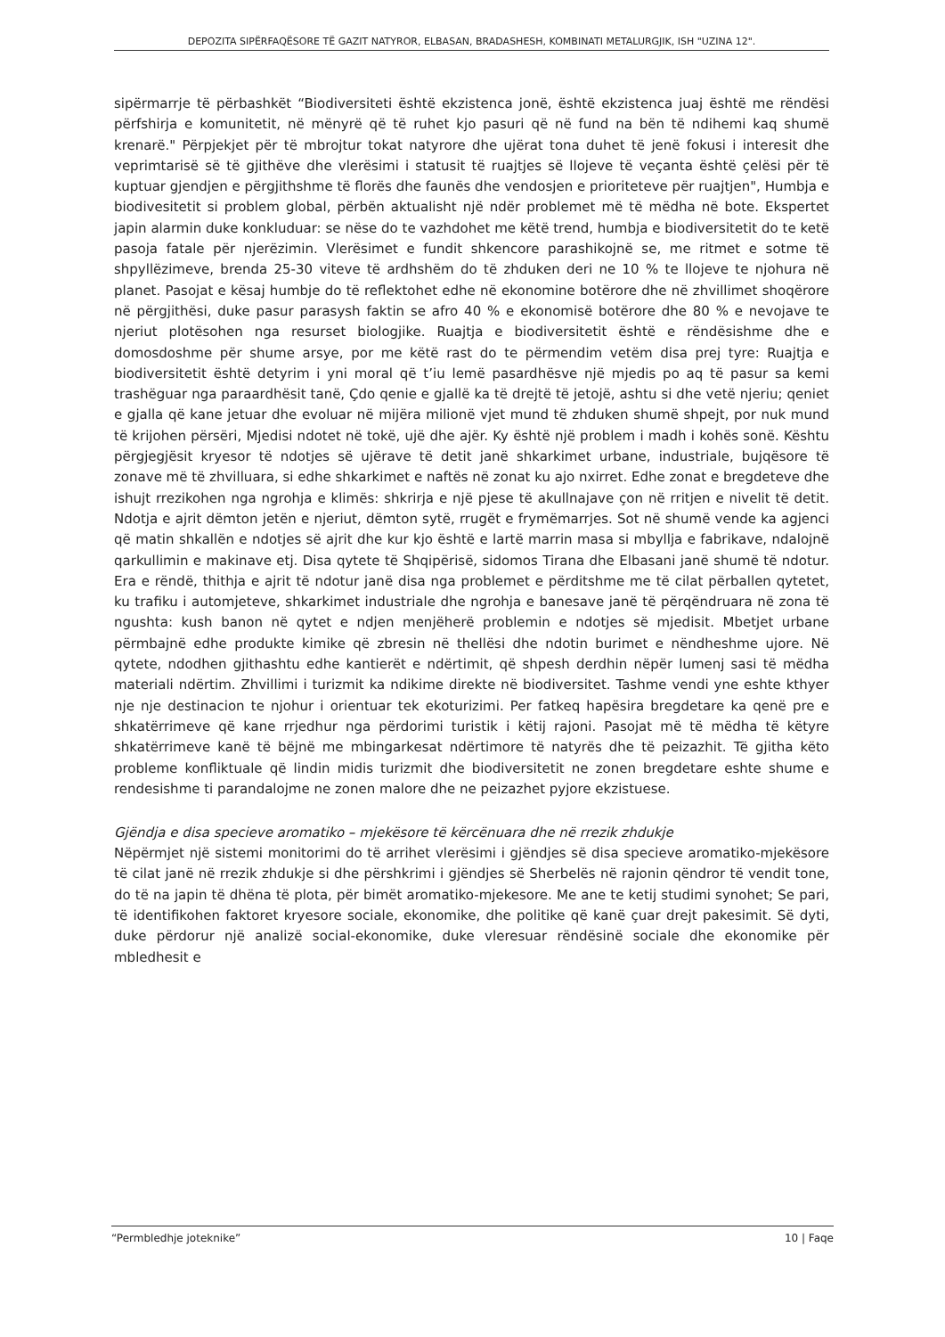DEPOZITA SIPËRFAQËSORE TË GAZIT NATYROR, ELBASAN, BRADASHESH, KOMBINATI METALURGJIK, ISH "UZINA 12".
sipërmarrje të përbashkët “Biodiversiteti është ekzistenca jonë, është ekzistenca juaj është me rëndësi përfshirja e komunitetit, në mënyrë që të ruhet kjo pasuri që në fund na bën të ndihemi kaq shumë krenarë." Përpjekjet për të mbrojtur tokat natyrore dhe ujërat tona duhet të jenë fokusi i interesit dhe veprimtarisë së të gjithëve dhe vlerësimi i statusit të ruajtjes së llojeve të veçanta është çelësi për të kuptuar gjendjen e përgjithshme të florës dhe faunës dhe vendosjen e prioriteteve për ruajtjen", Humbja e biodivesitetit si problem global, përbën aktualisht një ndër problemet më të mëdha në bote. Ekspertet japin alarmin duke konkluduar: se nëse do te vazhdohet me këtë trend, humbja e biodiversitetit do te ketë pasoja fatale për njerëzimin. Vlerësimet e fundit shkencore parashikojnë se, me ritmet e sotme të shpyllëzimeve, brenda 25-30 viteve të ardhshëm do të zhduken deri ne 10 % te llojeve te njohura në planet. Pasojat e kësaj humbje do të reflektohet edhe në ekonomine botërore dhe në zhvillimet shoqërore në përgjithësi, duke pasur parasysh faktin se afro 40 % e ekonomisë botërore dhe 80 % e nevojave te njeriut plotësohen nga resurset biologjike. Ruajtja e biodiversitetit është e rëndësishme dhe e domosdoshme për shume arsye, por me këtë rast do te përmendim vetëm disa prej tyre: Ruajtja e biodiversitetit është detyrim i yni moral që t’iu lemë pasardhësve një mjedis po aq të pasur sa kemi trashëguar nga paraardhësit tanë, Çdo qenie e gjallë ka të drejtë të jetojë, ashtu si dhe vetë njeriu; qeniet e gjalla që kane jetuar dhe evoluar në mijëra milionë vjet mund të zhduken shumë shpejt, por nuk mund të krijohen përsëri, Mjedisi ndotet në tokë, ujë dhe ajër. Ky është një problem i madh i kohës sonë. Kështu përgjegjësit kryesor të ndotjes së ujërave të detit janë shkarkimet urbane, industriale, bujqësore të zonave më të zhvilluara, si edhe shkarkimet e naftës në zonat ku ajo nxirret. Edhe zonat e bregdeteve dhe ishujt rrezikohen nga ngrohja e klimës: shkrirja e një pjese të akullnajave çon në rritjen e nivelit të detit. Ndotja e ajrit dëmton jetën e njeriut, dëmton sytë, rrugët e frymëmarrjes. Sot në shumë vende ka agjenci që matin shkallën e ndotjes së ajrit dhe kur kjo është e lartë marrin masa si mbyllja e fabrikave, ndalojnë qarkullimin e makinave etj. Disa qytete të Shqipërisë, sidomos Tirana dhe Elbasani janë shumë të ndotur. Era e rëndë, thithja e ajrit të ndotur janë disa nga problemet e përditshme me të cilat përballen qytetet, ku trafiku i automjeteve, shkarkimet industriale dhe ngrohja e banesave janë të përqëndruara në zona të ngushta: kush banon në qytet e ndjen menjëherë problemin e ndotjes së mjedisit. Mbetjet urbane përmbajnë edhe produkte kimike që zbresin në thellësi dhe ndotin burimet e nëndheshme ujore. Në qytete, ndodhen gjithashtu edhe kantierët e ndërtimit, që shpesh derdhin nëpër lumenj sasi të mëdha materiali ndërtim. Zhvillimi i turizmit ka ndikime direkte në biodiversitet. Tashme vendi yne eshte kthyer nje nje destinacion te njohur i orientuar tek ekoturizimi. Per fatkeq hapësira bregdetare ka qenë pre e shkatërrimeve që kane rrjedhur nga përdorimi turistik i këtij rajoni. Pasojat më të mëdha të këtyre shkatërrimeve kanë të bëjnë me mbingarkesat ndërtimore të natyrës dhe të peizazhit. Të gjitha këto probleme konfliktuale që lindin midis turizmit dhe biodiversitetit ne zonen bregdetare eshte shume e rendesishme ti parandalojme ne zonen malore dhe ne peizazhet pyjore ekzistuese.
Gjëndja e disa specieve aromatiko – mjekësore të kërcënuara dhe në rrezik zhdukje
Nëpërmjet një sistemi monitorimi do të arrihet vlerësimi i gjëndjes së disa specieve aromatiko-mjekësore të cilat janë në rrezik zhdukje si dhe përshkrimi i gjëndjes së Sherbelës në rajonin qëndror të vendit tone, do të na japin të dhëna të plota, për bimët aromatiko-mjekesore. Me ane te ketij studimi synohet; Se pari, të identifikohen faktoret kryesore sociale, ekonomike, dhe politike që kanë çuar drejt pakesimit. Së dyti, duke përdorur një analizë social-ekonomike, duke vleresuar rëndësinë sociale dhe ekonomike për mbledhesit e
“Permbledhje joteknike” 10 | Faqe